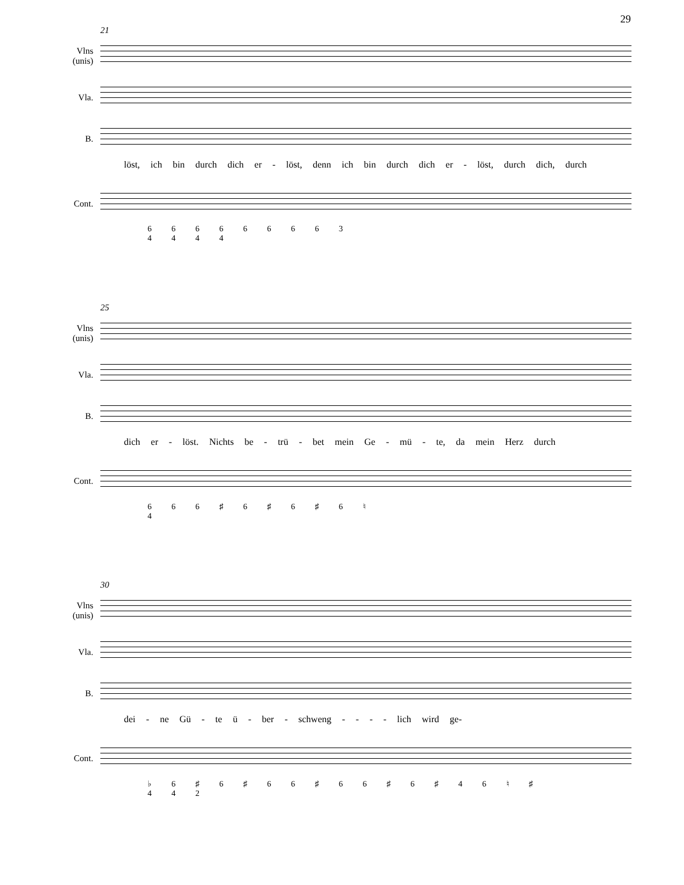29
21
Vlns
(unis)
Vla.
B.
löst, ich bin durch dich er - löst, denn ich bin durch dich er - löst, durch dich, durch
Cont.
6 6 6 6 6 6 6 6 3
4 4 4 4
25
Vlns
(unis)
Vla.
B.
dich er - löst. Nichts be - trü - bet mein Ge - mü - te, da mein Herz durch
Cont.
6 6 6 ♯ 6 ♯ 6 ♯ 6 ♮
4
30
Vlns
(unis)
Vla.
B.
dei - ne Gü - te ü - ber - schweng - - - - lich wird ge-
Cont.
♭ 6 ♯ 6 ♯ 6 6 ♯ 6 6 ♯ 6 ♯ 4 6 ♮ ♯
4 4 2